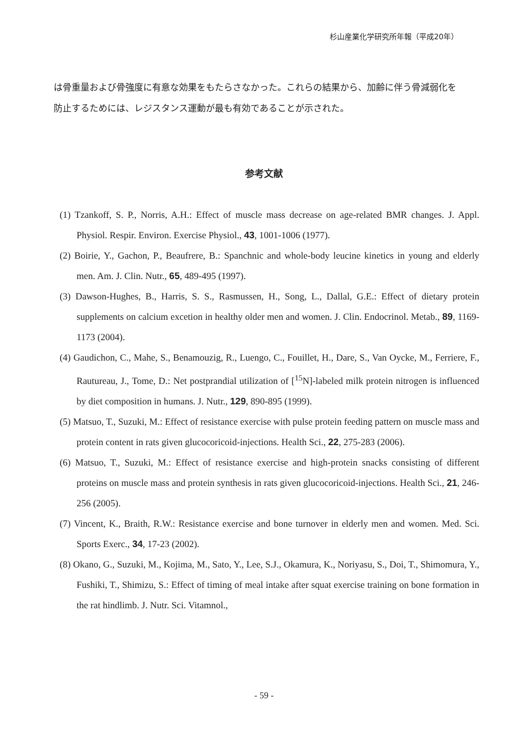杉山産業化学研究所年報（平成20年）
は骨重量および骨強度に有意な効果をもたらさなかった。これらの結果から、加齢に伴う骨減弱化を防止するためには、レジスタンス運動が最も有効であることが示された。
参考文献
(1) Tzankoff, S. P., Norris, A.H.: Effect of muscle mass decrease on age-related BMR changes. J. Appl. Physiol. Respir. Environ. Exercise Physiol., 43, 1001-1006 (1977).
(2) Boirie, Y., Gachon, P., Beaufrere, B.: Spanchnic and whole-body leucine kinetics in young and elderly men. Am. J. Clin. Nutr., 65, 489-495 (1997).
(3) Dawson-Hughes, B., Harris, S. S., Rasmussen, H., Song, L., Dallal, G.E.: Effect of dietary protein supplements on calcium excetion in healthy older men and women. J. Clin. Endocrinol. Metab., 89, 1169-1173 (2004).
(4) Gaudichon, C., Mahe, S., Benamouzig, R., Luengo, C., Fouillet, H., Dare, S., Van Oycke, M., Ferriere, F., Rautureau, J., Tome, D.: Net postprandial utilization of [<sup>15</sup>N]-labeled milk protein nitrogen is influenced by diet composition in humans. J. Nutr., 129, 890-895 (1999).
(5) Matsuo, T., Suzuki, M.: Effect of resistance exercise with pulse protein feeding pattern on muscle mass and protein content in rats given glucocoricoid-injections. Health Sci., 22, 275-283 (2006).
(6) Matsuo, T., Suzuki, M.: Effect of resistance exercise and high-protein snacks consisting of different proteins on muscle mass and protein synthesis in rats given glucocoricoid-injections. Health Sci., 21, 246-256 (2005).
(7) Vincent, K., Braith, R.W.: Resistance exercise and bone turnover in elderly men and women. Med. Sci. Sports Exerc., 34, 17-23 (2002).
(8) Okano, G., Suzuki, M., Kojima, M., Sato, Y., Lee, S.J., Okamura, K., Noriyasu, S., Doi, T., Shimomura, Y., Fushiki, T., Shimizu, S.: Effect of timing of meal intake after squat exercise training on bone formation in the rat hindlimb. J. Nutr. Sci. Vitamnol.,
- 59 -